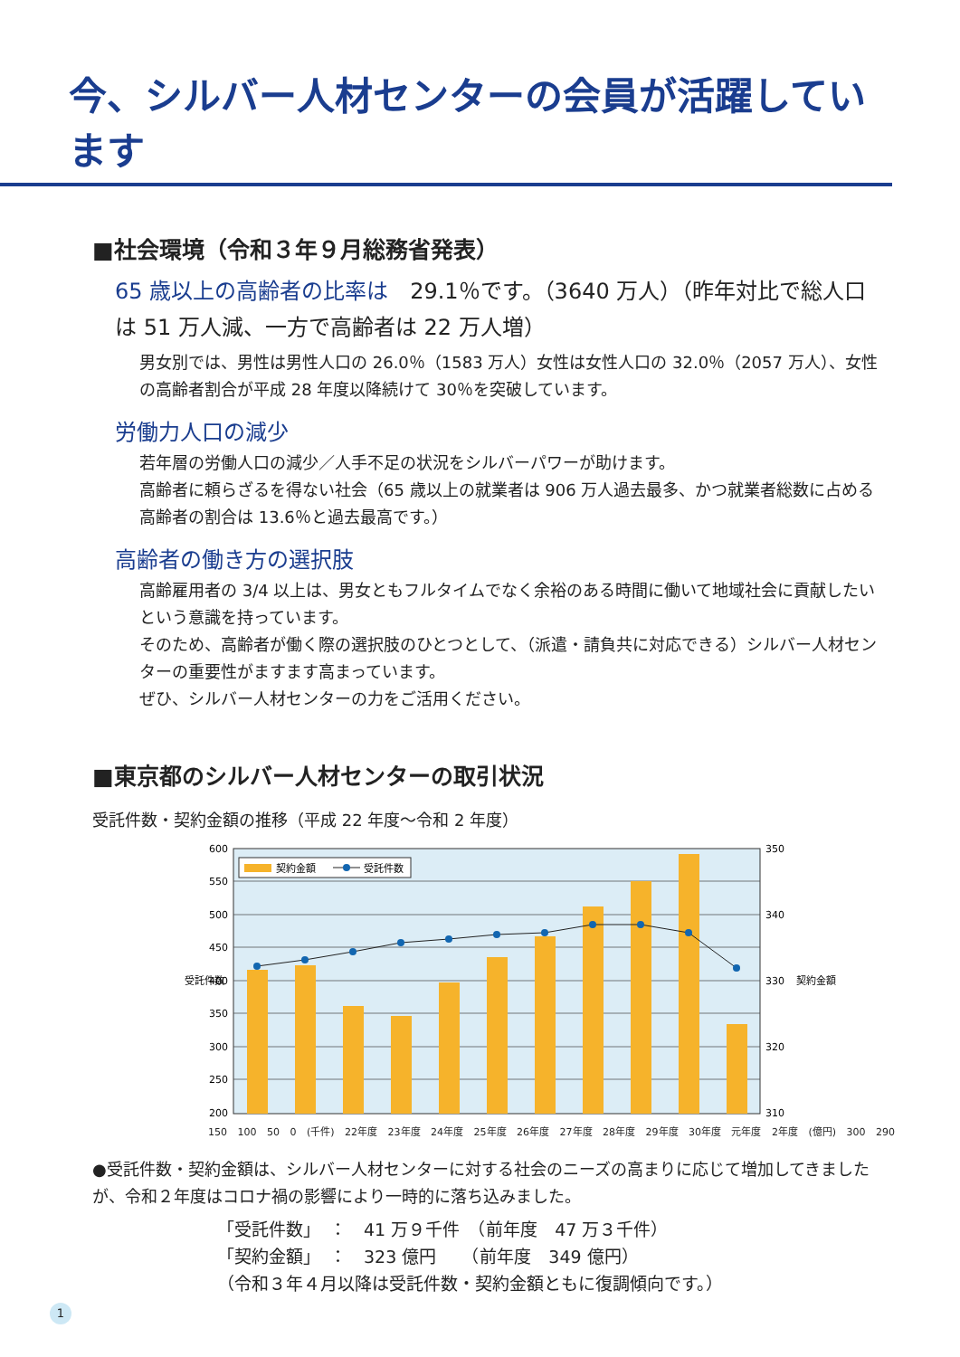今、シルバー人材センターの会員が活躍しています
■社会環境（令和３年９月総務省発表）
65 歳以上の高齢者の比率は　29.1％です。（3640 万人）（昨年対比で総人口は 51 万人減、一方で高齢者は 22 万人増）
男女別では、男性は男性人口の 26.0％（1583 万人）女性は女性人口の 32.0％（2057 万人）、女性の高齢者割合が平成 28 年度以降続けて 30％を突破しています。
労働力人口の減少
若年層の労働人口の減少／人手不足の状況をシルバーパワーが助けます。
高齢者に頼らざるを得ない社会（65 歳以上の就業者は 906 万人過去最多、かつ就業者総数に占める高齢者の割合は 13.6％と過去最高です。）
高齢者の働き方の選択肢
高齢雇用者の 3/4 以上は、男女ともフルタイムでなく余裕のある時間に働いて地域社会に貢献したいという意識を持っています。
そのため、高齢者が働く際の選択肢のひとつとして、（派遣・請負共に対応できる）シルバー人材センターの重要性がますます高まっています。
ぜひ、シルバー人材センターの力をご活用ください。
■東京都のシルバー人材センターの取引状況
受託件数・契約金額の推移（平成 22 年度〜令和 2 年度）
契約金額
受託件数
600
550
500
450
400
350
300
250
200
350
340
330
320
310
受託件数
契約金額
150 100 50 0 (千件) 22年度 23年度 24年度 25年度 26年度 27年度 28年度 29年度 30年度 元年度 2年度 (億円) 300 290
●受託件数・契約金額は、シルバー人材センターに対する社会のニーズの高まりに応じて増加してきましたが、令和２年度はコロナ禍の影響により一時的に落ち込みました。
「受託件数」　：　41 万９千件　（前年度　47 万３千件）
「契約金額」　：　323 億円　　（前年度　349 億円）
（令和３年４月以降は受託件数・契約金額ともに復調傾向です。）
1